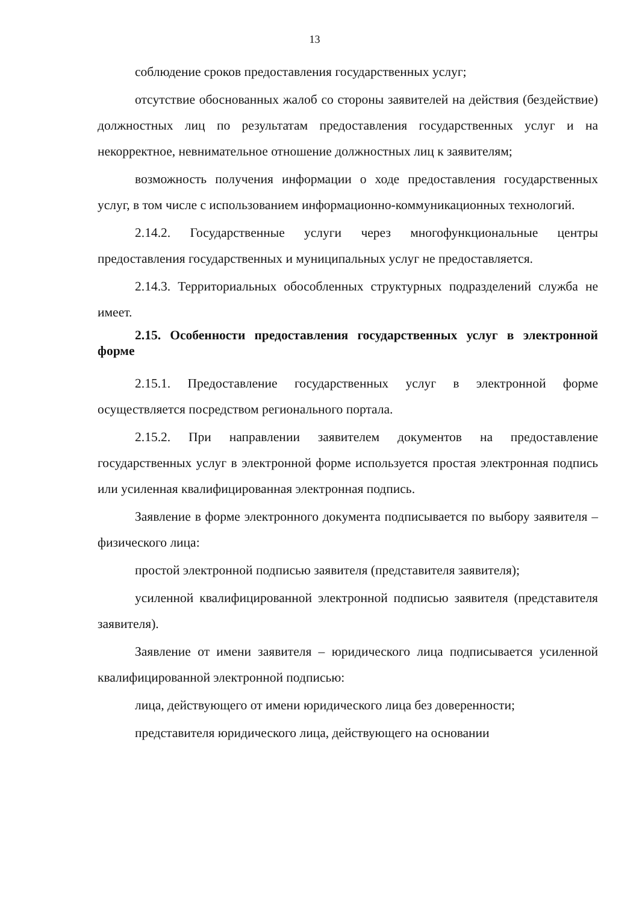13
соблюдение сроков предоставления государственных услуг;
отсутствие обоснованных жалоб со стороны заявителей на действия (бездействие) должностных лиц по результатам предоставления государственных услуг и на некорректное, невнимательное отношение должностных лиц к заявителям;
возможность получения информации о ходе предоставления государственных услуг, в том числе с использованием информационно-коммуникационных технологий.
2.14.2. Государственные услуги через многофункциональные центры предоставления государственных и муниципальных услуг не предоставляется.
2.14.3. Территориальных обособленных структурных подразделений служба не имеет.
2.15. Особенности предоставления государственных услуг в электронной форме
2.15.1. Предоставление государственных услуг в электронной форме осуществляется посредством регионального портала.
2.15.2. При направлении заявителем документов на предоставление государственных услуг в электронной форме используется простая электронная подпись или усиленная квалифицированная электронная подпись.
Заявление в форме электронного документа подписывается по выбору заявителя – физического лица:
простой электронной подписью заявителя (представителя заявителя);
усиленной квалифицированной электронной подписью заявителя (представителя заявителя).
Заявление от имени заявителя – юридического лица подписывается усиленной квалифицированной электронной подписью:
лица, действующего от имени юридического лица без доверенности;
представителя юридического лица, действующего на основании